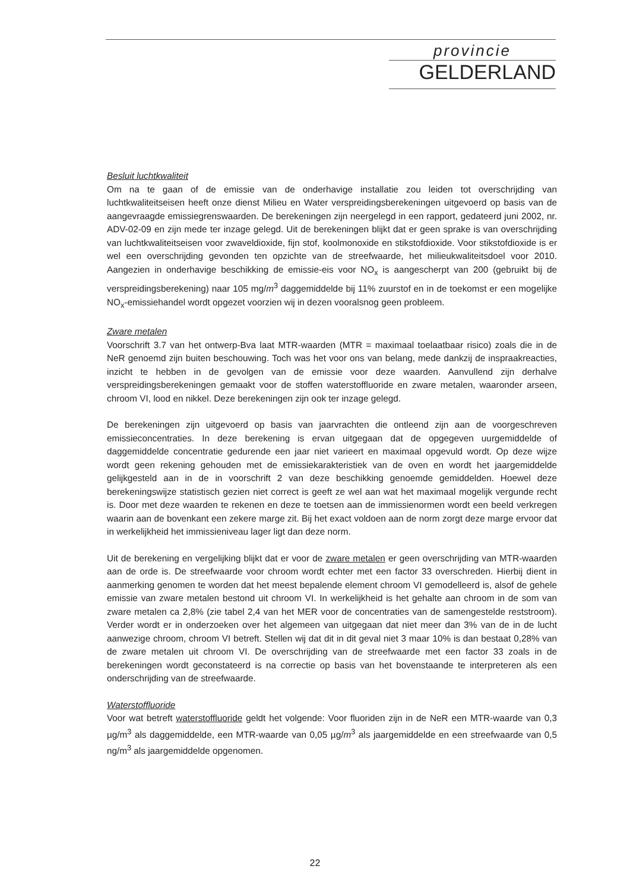provincie
GELDERLAND
Besluit luchtkwaliteit
Om na te gaan of de emissie van de onderhavige installatie zou leiden tot overschrijding van luchtkwaliteitseisen heeft onze dienst Milieu en Water verspreidingsberekeningen uitgevoerd op basis van de aangevraagde emissiegrenswaarden. De berekeningen zijn neergelegd in een rapport, gedateerd juni 2002, nr. ADV-02-09 en zijn mede ter inzage gelegd. Uit de berekeningen blijkt dat er geen sprake is van overschrijding van luchtkwaliteitseisen voor zwaveldioxide, fijn stof, koolmonoxide en stikstofdioxide. Voor stikstofdioxide is er wel een overschrijding gevonden ten opzichte van de streefwaarde, het milieukwaliteitsdoel voor 2010. Aangezien in onderhavige beschikking de emissie-eis voor NO<sub>x</sub> is aangescherpt van 200 (gebruikt bij de verspreidingsberekening) naar 105 mg/m<sup>3</sup> daggemiddelde bij 11% zuurstof en in de toekomst er een mogelijke NO<sub>x</sub>-emissiehandel wordt opgezet voorzien wij in dezen vooralsnog geen probleem.
Zware metalen
Voorschrift 3.7 van het ontwerp-Bva laat MTR-waarden (MTR = maximaal toelaatbaar risico) zoals die in de NeR genoemd zijn buiten beschouwing. Toch was het voor ons van belang, mede dankzij de inspraakreacties, inzicht te hebben in de gevolgen van de emissie voor deze waarden. Aanvullend zijn derhalve verspreidingsberekeningen gemaakt voor de stoffen waterstoffluoride en zware metalen, waaronder arseen, chroom VI, lood en nikkel. Deze berekeningen zijn ook ter inzage gelegd.
De berekeningen zijn uitgevoerd op basis van jaarvrachten die ontleend zijn aan de voorgeschreven emissieconcentraties. In deze berekening is ervan uitgegaan dat de opgegeven uurgemiddelde of daggemiddelde concentratie gedurende een jaar niet varieert en maximaal opgevuld wordt. Op deze wijze wordt geen rekening gehouden met de emissiekarakteristiek van de oven en wordt het jaargemiddelde gelijkgesteld aan in de in voorschrift 2 van deze beschikking genoemde gemiddelden. Hoewel deze berekeningswijze statistisch gezien niet correct is geeft ze wel aan wat het maximaal mogelijk vergunde recht is. Door met deze waarden te rekenen en deze te toetsen aan de immissienormen wordt een beeld verkregen waarin aan de bovenkant een zekere marge zit. Bij het exact voldoen aan de norm zorgt deze marge ervoor dat in werkelijkheid het immissieniveau lager ligt dan deze norm.
Uit de berekening en vergelijking blijkt dat er voor de zware metalen er geen overschrijding van MTR-waarden aan de orde is. De streefwaarde voor chroom wordt echter met een factor 33 overschreden. Hierbij dient in aanmerking genomen te worden dat het meest bepalende element chroom VI gemodelleerd is, alsof de gehele emissie van zware metalen bestond uit chroom VI. In werkelijkheid is het gehalte aan chroom in de som van zware metalen ca 2,8% (zie tabel 2,4 van het MER voor de concentraties van de samengestelde reststroom). Verder wordt er in onderzoeken over het algemeen van uitgegaan dat niet meer dan 3% van de in de lucht aanwezige chroom, chroom VI betreft. Stellen wij dat dit in dit geval niet 3 maar 10% is dan bestaat 0,28% van de zware metalen uit chroom VI. De overschrijding van de streefwaarde met een factor 33 zoals in de berekeningen wordt geconstateerd is na correctie op basis van het bovenstaande te interpreteren als een onderschrijding van de streefwaarde.
Waterstoffluoride
Voor wat betreft waterstoffluoride geldt het volgende: Voor fluoriden zijn in de NeR een MTR-waarde van 0,3 µg/m<sup>3</sup> als daggemiddelde, een MTR-waarde van 0,05 µg/m<sup>3</sup> als jaargemiddelde en een streefwaarde van 0,5 ng/m<sup>3</sup> als jaargemiddelde opgenomen.
22